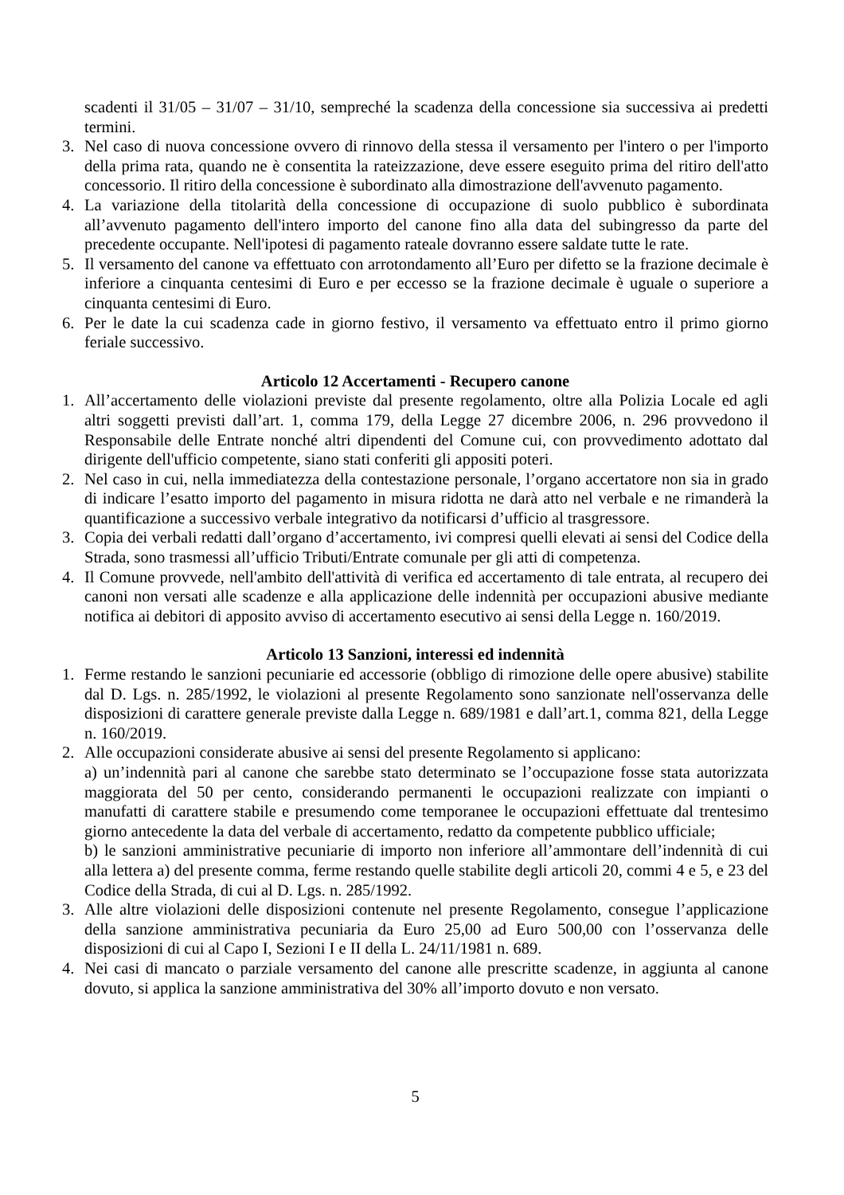scadenti il 31/05 – 31/07 – 31/10, sempreché la scadenza della concessione sia successiva ai predetti termini.
3. Nel caso di nuova concessione ovvero di rinnovo della stessa il versamento per l'intero o per l'importo della prima rata, quando ne è consentita la rateizzazione, deve essere eseguito prima del ritiro dell'atto concessorio. Il ritiro della concessione è subordinato alla dimostrazione dell'avvenuto pagamento.
4. La variazione della titolarità della concessione di occupazione di suolo pubblico è subordinata all’avvenuto pagamento dell'intero importo del canone fino alla data del subingresso da parte del precedente occupante. Nell'ipotesi di pagamento rateale dovranno essere saldate tutte le rate.
5. Il versamento del canone va effettuato con arrotondamento all’Euro per difetto se la frazione decimale è inferiore a cinquanta centesimi di Euro e per eccesso se la frazione decimale è uguale o superiore a cinquanta centesimi di Euro.
6. Per le date la cui scadenza cade in giorno festivo, il versamento va effettuato entro il primo giorno feriale successivo.
Articolo 12 Accertamenti - Recupero canone
1. All’accertamento delle violazioni previste dal presente regolamento, oltre alla Polizia Locale ed agli altri soggetti previsti dall’art. 1, comma 179, della Legge 27 dicembre 2006, n. 296 provvedono il Responsabile delle Entrate nonché altri dipendenti del Comune cui, con provvedimento adottato dal dirigente dell'ufficio competente, siano stati conferiti gli appositi poteri.
2. Nel caso in cui, nella immediatezza della contestazione personale, l’organo accertatore non sia in grado di indicare l’esatto importo del pagamento in misura ridotta ne darà atto nel verbale e ne rimanderà la quantificazione a successivo verbale integrativo da notificarsi d’ufficio al trasgressore.
3. Copia dei verbali redatti dall’organo d’accertamento, ivi compresi quelli elevati ai sensi del Codice della Strada, sono trasmessi all’ufficio Tributi/Entrate comunale per gli atti di competenza.
4. Il Comune provvede, nell'ambito dell'attività di verifica ed accertamento di tale entrata, al recupero dei canoni non versati alle scadenze e alla applicazione delle indennità per occupazioni abusive mediante notifica ai debitori di apposito avviso di accertamento esecutivo ai sensi della Legge n. 160/2019.
Articolo 13 Sanzioni, interessi ed indennità
1. Ferme restando le sanzioni pecuniarie ed accessorie (obbligo di rimozione delle opere abusive) stabilite dal D. Lgs. n. 285/1992, le violazioni al presente Regolamento sono sanzionate nell'osservanza delle disposizioni di carattere generale previste dalla Legge n. 689/1981 e dall’art.1, comma 821, della Legge n. 160/2019.
2. Alle occupazioni considerate abusive ai sensi del presente Regolamento si applicano:
a) un’indennità pari al canone che sarebbe stato determinato se l’occupazione fosse stata autorizzata maggiorata del 50 per cento, considerando permanenti le occupazioni realizzate con impianti o manufatti di carattere stabile e presumendo come temporanee le occupazioni effettuate dal trentesimo giorno antecedente la data del verbale di accertamento, redatto da competente pubblico ufficiale;
b) le sanzioni amministrative pecuniarie di importo non inferiore all’ammontare dell’indennità di cui alla lettera a) del presente comma, ferme restando quelle stabilite degli articoli 20, commi 4 e 5, e 23 del Codice della Strada, di cui al D. Lgs. n. 285/1992.
3. Alle altre violazioni delle disposizioni contenute nel presente Regolamento, consegue l’applicazione della sanzione amministrativa pecuniaria da Euro 25,00 ad Euro 500,00 con l’osservanza delle disposizioni di cui al Capo I, Sezioni I e II della L. 24/11/1981 n. 689.
4. Nei casi di mancato o parziale versamento del canone alle prescritte scadenze, in aggiunta al canone dovuto, si applica la sanzione amministrativa del 30% all’importo dovuto e non versato.
5